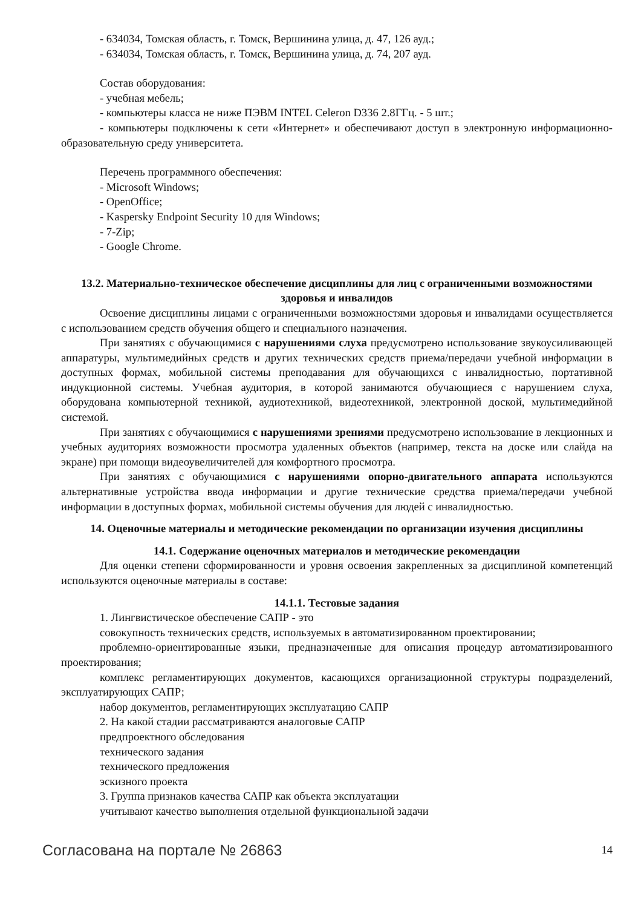- 634034, Томская область, г. Томск, Вершинина улица, д. 47, 126 ауд.;
- 634034, Томская область, г. Томск, Вершинина улица, д. 74, 207 ауд.
Состав оборудования:
- учебная мебель;
- компьютеры класса не ниже ПЭВМ INTEL Celeron D336 2.8ГГц. - 5 шт.;
- компьютеры подключены к сети «Интернет» и обеспечивают доступ в электронную информационно-образовательную среду университета.
Перечень программного обеспечения:
- Microsoft Windows;
- OpenOffice;
- Kaspersky Endpoint Security 10 для Windows;
- 7-Zip;
- Google Chrome.
13.2. Материально-техническое обеспечение дисциплины для лиц с ограниченными возможностями здоровья и инвалидов
Освоение дисциплины лицами с ограниченными возможностями здоровья и инвалидами осуществляется с использованием средств обучения общего и специального назначения.
При занятиях с обучающимися с нарушениями слуха предусмотрено использование звукоусиливающей аппаратуры, мультимедийных средств и других технических средств приема/передачи учебной информации в доступных формах, мобильной системы преподавания для обучающихся с инвалидностью, портативной индукционной системы. Учебная аудитория, в которой занимаются обучающиеся с нарушением слуха, оборудована компьютерной техникой, аудиотехникой, видеотехникой, электронной доской, мультимедийной системой.
При занятиях с обучающимися с нарушениями зрениями предусмотрено использование в лекционных и учебных аудиториях возможности просмотра удаленных объектов (например, текста на доске или слайда на экране) при помощи видеоувеличителей для комфортного просмотра.
При занятиях с обучающимися с нарушениями опорно-двигательного аппарата используются альтернативные устройства ввода информации и другие технические средства приема/передачи учебной информации в доступных формах, мобильной системы обучения для людей с инвалидностью.
14. Оценочные материалы и методические рекомендации по организации изучения дисциплины
14.1. Содержание оценочных материалов и методические рекомендации
Для оценки степени сформированности и уровня освоения закрепленных за дисциплиной компетенций используются оценочные материалы в составе:
14.1.1. Тестовые задания
1. Лингвистическое обеспечение САПР - это
совокупность технических средств, используемых в автоматизированном проектировании;
проблемно-ориентированные языки, предназначенные для описания процедур автоматизированного проектирования;
комплекс регламентирующих документов, касающихся организационной структуры подразделений, эксплуатирующих САПР;
набор документов, регламентирующих эксплуатацию САПР
2. На какой стадии рассматриваются аналоговые САПР
предпроектного обследования
технического задания
технического предложения
эскизного проекта
3. Группа признаков качества САПР как объекта эксплуатации
учитывают качество выполнения отдельной функциональной задачи
Согласована на портале № 26863 14